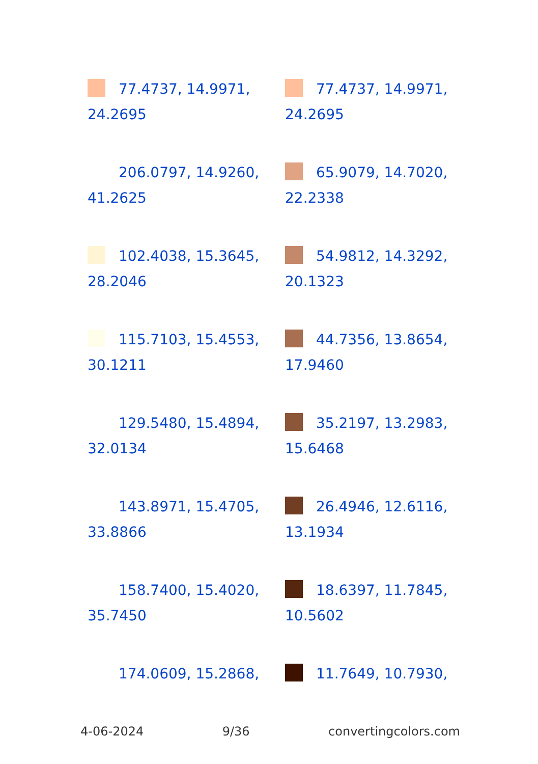77.4737, 14.9971, 24.2695
77.4737, 14.9971, 24.2695
206.0797, 14.9260, 41.2625
65.9079, 14.7020, 22.2338
102.4038, 15.3645, 28.2046
54.9812, 14.3292, 20.1323
115.7103, 15.4553, 30.1211
44.7356, 13.8654, 17.9460
129.5480, 15.4894, 32.0134
35.2197, 13.2983, 15.6468
143.8971, 15.4705, 33.8866
26.4946, 12.6116, 13.1934
158.7400, 15.4020, 35.7450
18.6397, 11.7845, 10.5602
174.0609, 15.2868,
11.7649, 10.7930,
4-06-2024 9/36 convertingcolors.com